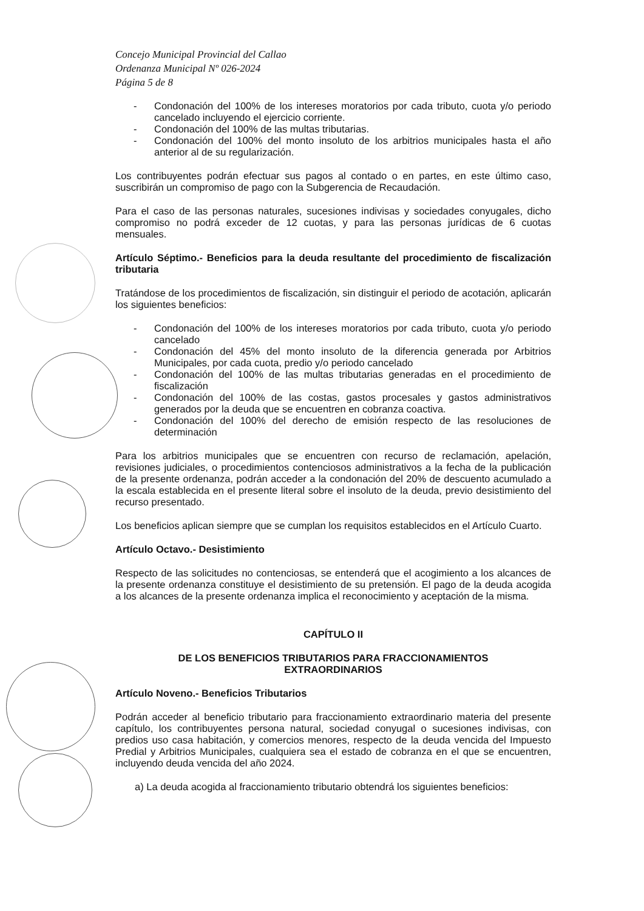Concejo Municipal Provincial del Callao
Ordenanza Municipal Nº 026-2024
Página 5 de 8
- Condonación del 100% de los intereses moratorios por cada tributo, cuota y/o periodo cancelado incluyendo el ejercicio corriente.
- Condonación del 100% de las multas tributarias.
- Condonación del 100% del monto insoluto de los arbitrios municipales hasta el año anterior al de su regularización.
Los contribuyentes podrán efectuar sus pagos al contado o en partes, en este último caso, suscribirán un compromiso de pago con la Subgerencia de Recaudación.
Para el caso de las personas naturales, sucesiones indivisas y sociedades conyugales, dicho compromiso no podrá exceder de 12 cuotas, y para las personas jurídicas de 6 cuotas mensuales.
Artículo Séptimo.- Beneficios para la deuda resultante del procedimiento de fiscalización tributaria
Tratándose de los procedimientos de fiscalización, sin distinguir el periodo de acotación, aplicarán los siguientes beneficios:
- Condonación del 100% de los intereses moratorios por cada tributo, cuota y/o periodo cancelado
- Condonación del 45% del monto insoluto de la diferencia generada por Arbitrios Municipales, por cada cuota, predio y/o periodo cancelado
- Condonación del 100% de las multas tributarias generadas en el procedimiento de fiscalización
- Condonación del 100% de las costas, gastos procesales y gastos administrativos generados por la deuda que se encuentren en cobranza coactiva.
- Condonación del 100% del derecho de emisión respecto de las resoluciones de determinación
Para los arbitrios municipales que se encuentren con recurso de reclamación, apelación, revisiones judiciales, o procedimientos contenciosos administrativos a la fecha de la publicación de la presente ordenanza, podrán acceder a la condonación del 20% de descuento acumulado a la escala establecida en el presente literal sobre el insoluto de la deuda, previo desistimiento del recurso presentado.
Los beneficios aplican siempre que se cumplan los requisitos establecidos en el Artículo Cuarto.
Artículo Octavo.- Desistimiento
Respecto de las solicitudes no contenciosas, se entenderá que el acogimiento a los alcances de la presente ordenanza constituye el desistimiento de su pretensión. El pago de la deuda acogida a los alcances de la presente ordenanza implica el reconocimiento y aceptación de la misma.
CAPÍTULO II
DE LOS BENEFICIOS TRIBUTARIOS PARA FRACCIONAMIENTOS
EXTRAORDINARIOS
Artículo Noveno.- Beneficios Tributarios
Podrán acceder al beneficio tributario para fraccionamiento extraordinario materia del presente capítulo, los contribuyentes persona natural, sociedad conyugal o sucesiones indivisas, con predios uso casa habitación, y comercios menores, respecto de la deuda vencida del Impuesto Predial y Arbitrios Municipales, cualquiera sea el estado de cobranza en el que se encuentren, incluyendo deuda vencida del año 2024.
a) La deuda acogida al fraccionamiento tributario obtendrá los siguientes beneficios: